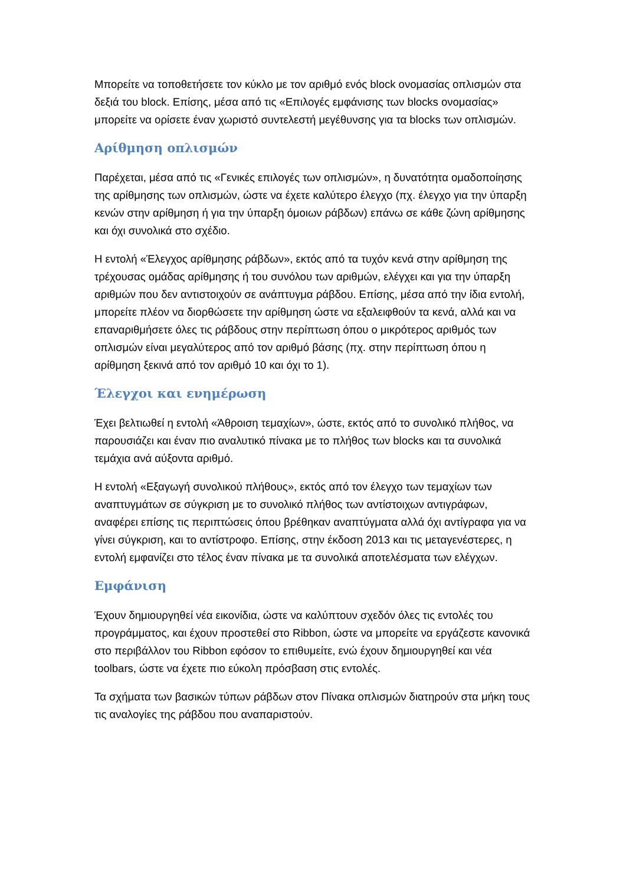Μπορείτε να τοποθετήσετε τον κύκλο με τον αριθμό ενός block ονομασίας οπλισμών στα δεξιά του block. Επίσης, μέσα από τις «Επιλογές εμφάνισης των blocks ονομασίας» μπορείτε να ορίσετε έναν χωριστό συντελεστή μεγέθυνσης για τα blocks των οπλισμών.
Αρίθμηση οπλισμών
Παρέχεται, μέσα από τις «Γενικές επιλογές των οπλισμών», η δυνατότητα ομαδοποίησης της αρίθμησης των οπλισμών, ώστε να έχετε καλύτερο έλεγχο (πχ. έλεγχο για την ύπαρξη κενών στην αρίθμηση ή για την ύπαρξη όμοιων ράβδων) επάνω σε κάθε ζώνη αρίθμησης και όχι συνολικά στο σχέδιο.
Η εντολή «Έλεγχος αρίθμησης ράβδων», εκτός από τα τυχόν κενά στην αρίθμηση της τρέχουσας ομάδας αρίθμησης ή του συνόλου των αριθμών, ελέγχει και για την ύπαρξη αριθμών που δεν αντιστοιχούν σε ανάπτυγμα ράβδου. Επίσης, μέσα από την ίδια εντολή, μπορείτε πλέον να διορθώσετε την αρίθμηση ώστε να εξαλειφθούν τα κενά, αλλά και να επαναριθμήσετε όλες τις ράβδους στην περίπτωση όπου ο μικρότερος αριθμός των οπλισμών είναι μεγαλύτερος από τον αριθμό βάσης (πχ. στην περίπτωση όπου η αρίθμηση ξεκινά από τον αριθμό 10 και όχι το 1).
Έλεγχοι και ενημέρωση
Έχει βελτιωθεί η εντολή «Άθροιση τεμαχίων», ώστε, εκτός από το συνολικό πλήθος, να παρουσιάζει και έναν πιο αναλυτικό πίνακα με το πλήθος των blocks και τα συνολικά τεμάχια ανά αύξοντα αριθμό.
Η εντολή «Εξαγωγή συνολικού πλήθους», εκτός από τον έλεγχο των τεμαχίων των αναπτυγμάτων σε σύγκριση με το συνολικό πλήθος των αντίστοιχων αντιγράφων, αναφέρει επίσης τις περιπτώσεις όπου βρέθηκαν αναπτύγματα αλλά όχι αντίγραφα για να γίνει σύγκριση, και το αντίστροφο. Επίσης, στην έκδοση 2013 και τις μεταγενέστερες, η εντολή εμφανίζει στο τέλος έναν πίνακα με τα συνολικά αποτελέσματα των ελέγχων.
Εμφάνιση
Έχουν δημιουργηθεί νέα εικονίδια, ώστε να καλύπτουν σχεδόν όλες τις εντολές του προγράμματος, και έχουν προστεθεί στο Ribbon, ώστε να μπορείτε να εργάζεστε κανονικά στο περιβάλλον του Ribbon εφόσον το επιθυμείτε, ενώ έχουν δημιουργηθεί και νέα toolbars, ώστε να έχετε πιο εύκολη πρόσβαση στις εντολές.
Τα σχήματα των βασικών τύπων ράβδων στον Πίνακα οπλισμών διατηρούν στα μήκη τους τις αναλογίες της ράβδου που αναπαριστούν.